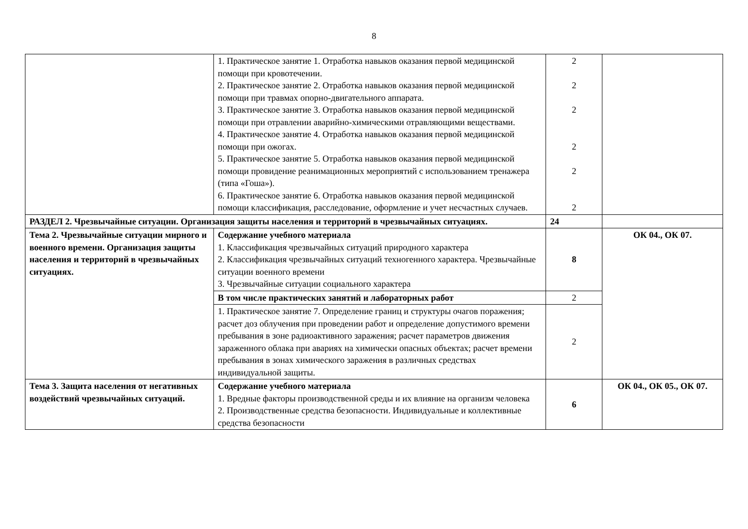8
| | 1. Практическое занятие 1. Отработка навыков оказания первой медицинской помощи при кровотечении. 2. Практическое занятие 2. Отработка навыков оказания первой медицинской помощи при травмах опорно-двигательного аппарата. 3. Практическое занятие 3. Отработка навыков оказания первой медицинской помощи при отравлении аварийно-химическими отравляющими веществами. 4. Практическое занятие 4. Отработка навыков оказания первой медицинской помощи при ожогах. 5. Практическое занятие 5. Отработка навыков оказания первой медицинской помощи провидение реанимационных мероприятий с использованием тренажера (типа «Гоша»). 6. Практическое занятие 6. Отработка навыков оказания первой медицинской помощи классификация, расследование, оформление и учет несчастных случаев. | 2 2 2 2 2 2 | |
| РАЗДЕЛ 2. Чрезвычайные ситуации. Организация защиты населения и территорий в чрезвычайных ситуациях. | | 24 | |
| Тема 2. Чрезвычайные ситуации мирного и военного времени. Организация защиты населения и территорий в чрезвычайных ситуациях. | Содержание учебного материала 1. Классификация чрезвычайных ситуаций природного характера 2. Классификация чрезвычайных ситуаций техногенного характера. Чрезвычайные ситуации военного времени 3. Чрезвычайные ситуации социального характера | 8 | ОК 04., ОК 07. |
| | В том числе практических занятий и лабораторных работ | 2 | |
| | 1. Практическое занятие 7. Определение границ и структуры очагов поражения; расчет доз облучения при проведении работ и определение допустимого времени пребывания в зоне радиоактивного заражения; расчет параметров движения зараженного облака при авариях на химически опасных объектах; расчет времени пребывания в зонах химического заражения в различных средствах индивидуальной защиты. | 2 | |
| Тема 3. Защита населения от негативных воздействий чрезвычайных ситуаций. | Содержание учебного материала 1. Вредные факторы производственной среды и их влияние на организм человека 2. Производственные средства безопасности. Индивидуальные и коллективные средства безопасности | 6 | ОК 04., ОК 05., ОК 07. |